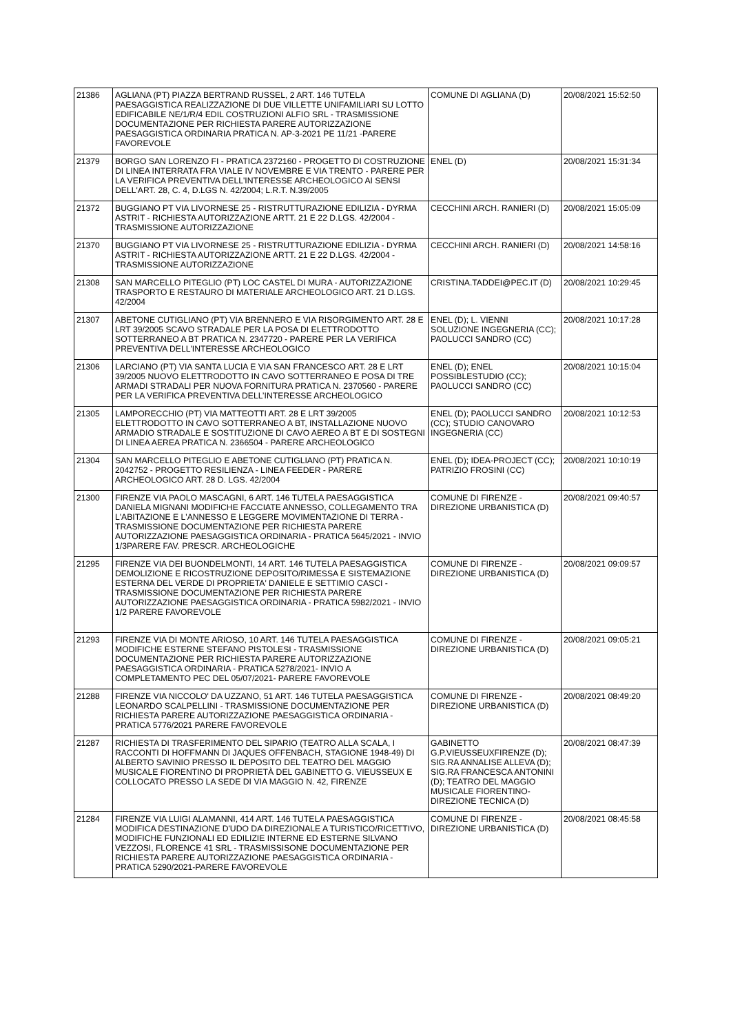| 21386 | AGLIANA (PT) PIAZZA BERTRAND RUSSEL, 2 ART. 146 TUTELA PAESAGGISTICA REALIZZAZIONE DI DUE VILLETTE UNIFAMILIARI SU LOTTO EDIFICABILE NE/1/R/4 EDIL COSTRUZIONI ALFIO SRL - TRASMISSIONE DOCUMENTAZIONE PER RICHIESTA PARERE AUTORIZZAZIONE PAESAGGISTICA ORDINARIA PRATICA N. AP-3-2021 PE 11/21 -PARERE FAVOREVOLE | COMUNE DI AGLIANA (D) | 20/08/2021 15:52:50 |
| 21379 | BORGO SAN LORENZO FI - PRATICA 2372160 - PROGETTO DI COSTRUZIONE DI LINEA INTERRATA FRA VIALE IV NOVEMBRE E VIA TRENTO - PARERE PER LA VERIFICA PREVENTIVA DELL'INTERESSE ARCHEOLOGICO AI SENSI DELL'ART. 28, C. 4, D.LGS N. 42/2004; L.R.T. N.39/2005 | ENEL (D) | 20/08/2021 15:31:34 |
| 21372 | BUGGIANO PT VIA LIVORNESE 25 - RISTRUTTURAZIONE EDILIZIA - DYRMA ASTRIT - RICHIESTA AUTORIZZAZIONE ARTT. 21 E 22 D.LGS. 42/2004 - TRASMISSIONE AUTORIZZAZIONE | CECCHINI ARCH. RANIERI (D) | 20/08/2021 15:05:09 |
| 21370 | BUGGIANO PT VIA LIVORNESE 25 - RISTRUTTURAZIONE EDILIZIA - DYRMA ASTRIT - RICHIESTA AUTORIZZAZIONE ARTT. 21 E 22 D.LGS. 42/2004 - TRASMISSIONE AUTORIZZAZIONE | CECCHINI ARCH. RANIERI (D) | 20/08/2021 14:58:16 |
| 21308 | SAN MARCELLO PITEGLIO (PT) LOC CASTEL DI MURA - AUTORIZZAZIONE TRASPORTO E RESTAURO DI MATERIALE ARCHEOLOGICO ART. 21 D.LGS. 42/2004 | CRISTINA.TADDEI@PEC.IT (D) | 20/08/2021 10:29:45 |
| 21307 | ABETONE CUTIGLIANO (PT) VIA BRENNERO E VIA RISORGIMENTO ART. 28 E LRT 39/2005 SCAVO STRADALE PER LA POSA DI ELETTRODOTTO SOTTERRANEO A BT PRATICA N. 2347720 - PARERE PER LA VERIFICA PREVENTIVA DELL'INTERESSE ARCHEOLOGICO | ENEL (D); L. VIENNI SOLUZIONE INGEGNERIA (CC); PAOLUCCI SANDRO (CC) | 20/08/2021 10:17:28 |
| 21306 | LARCIANO (PT) VIA SANTA LUCIA E VIA SAN FRANCESCO ART. 28 E LRT 39/2005 NUOVO ELETTRODOTTO IN CAVO SOTTERRANEO E POSA DI TRE ARMADI STRADALI PER NUOVA FORNITURA PRATICA N. 2370560 - PARERE PER LA VERIFICA PREVENTIVA DELL’INTERESSE ARCHEOLOGICO | ENEL (D); ENEL POSSIBLESTUDIO (CC); PAOLUCCI SANDRO (CC) | 20/08/2021 10:15:04 |
| 21305 | LAMPORECCHIO (PT) VIA MATTEOTTI ART. 28 E LRT 39/2005 ELETTRODOTTO IN CAVO SOTTERRANEO A BT, INSTALLAZIONE NUOVO ARMADIO STRADALE E SOSTITUZIONE DI CAVO AEREO A BT E DI SOSTEGNI DI LINEA AEREA PRATICA N. 2366504 - PARERE ARCHEOLOGICO | ENEL (D); PAOLUCCI SANDRO (CC); STUDIO CANOVARO INGEGNERIA (CC) | 20/08/2021 10:12:53 |
| 21304 | SAN MARCELLO PITEGLIO E ABETONE CUTIGLIANO (PT) PRATICA N. 2042752 - PROGETTO RESILIENZA - LINEA FEEDER - PARERE ARCHEOLOGICO ART. 28 D. LGS. 42/2004 | ENEL (D); IDEA-PROJECT (CC); PATRIZIO FROSINI (CC) | 20/08/2021 10:10:19 |
| 21300 | FIRENZE VIA PAOLO MASCAGNI, 6 ART. 146 TUTELA PAESAGGISTICA DANIELA MIGNANI MODIFICHE FACCIATE ANNESSO, COLLEGAMENTO TRA L'ABITAZIONE E L'ANNESSO E LEGGERE MOVIMENTAZIONE DI TERRA - TRASMISSIONE DOCUMENTAZIONE PER RICHIESTA PARERE AUTORIZZAZIONE PAESAGGISTICA ORDINARIA - PRATICA 5645/2021 - INVIO 1/3PARERE FAV. PRESCR. ARCHEOLOGICHE | COMUNE DI FIRENZE - DIREZIONE URBANISTICA (D) | 20/08/2021 09:40:57 |
| 21295 | FIRENZE VIA DEI BUONDELMONTI, 14 ART. 146 TUTELA PAESAGGISTICA DEMOLIZIONE E RICOSTRUZIONE DEPOSITO/RIMESSA E SISTEMAZIONE ESTERNA DEL VERDE DI PROPRIETA' DANIELE E SETTIMIO CASCI - TRASMISSIONE DOCUMENTAZIONE PER RICHIESTA PARERE AUTORIZZAZIONE PAESAGGISTICA ORDINARIA - PRATICA 5982/2021 - INVIO 1/2 PARERE FAVOREVOLE | COMUNE DI FIRENZE - DIREZIONE URBANISTICA (D) | 20/08/2021 09:09:57 |
| 21293 | FIRENZE VIA DI MONTE ARIOSO, 10 ART. 146 TUTELA PAESAGGISTICA MODIFICHE ESTERNE STEFANO PISTOLESI - TRASMISSIONE DOCUMENTAZIONE PER RICHIESTA PARERE AUTORIZZAZIONE PAESAGGISTICA ORDINARIA - PRATICA 5278/2021- INVIO A COMPLETAMENTO PEC DEL 05/07/2021- PARERE FAVOREVOLE | COMUNE DI FIRENZE - DIREZIONE URBANISTICA (D) | 20/08/2021 09:05:21 |
| 21288 | FIRENZE VIA NICCOLO' DA UZZANO, 51 ART. 146 TUTELA PAESAGGISTICA LEONARDO SCALPELLINI - TRASMISSIONE DOCUMENTAZIONE PER RICHIESTA PARERE AUTORIZZAZIONE PAESAGGISTICA ORDINARIA - PRATICA 5776/2021 PARERE FAVOREVOLE | COMUNE DI FIRENZE - DIREZIONE URBANISTICA (D) | 20/08/2021 08:49:20 |
| 21287 | RICHIESTA DI TRASFERIMENTO DEL SIPARIO (TEATRO ALLA SCALA, I RACCONTI DI HOFFMANN DI JAQUES OFFENBACH, STAGIONE 1948-49) DI ALBERTO SAVINIO PRESSO IL DEPOSITO DEL TEATRO DEL MAGGIO MUSICALE FIORENTINO DI PROPRIETÀ DEL GABINETTO G. VIEUSSEUX E COLLOCATO PRESSO LA SEDE DI VIA MAGGIO N. 42, FIRENZE | GABINETTO G.P.VIEUSSEUXFIRENZE (D); SIG.RA ANNALISE ALLEVA (D); SIG.RA FRANCESCA ANTONINI (D); TEATRO DEL MAGGIO MUSICALE FIORENTINO-DIREZIONE TECNICA (D) | 20/08/2021 08:47:39 |
| 21284 | FIRENZE VIA LUIGI ALAMANNI, 414 ART. 146 TUTELA PAESAGGISTICA MODIFICA DESTINAZIONE D'UDO DA DIREZIONALE A TURISTICO/RICETTIVO, MODIFICHE FUNZIONALI ED EDILIZIE INTERNE ED ESTERNE SILVANO VEZZOSI, FLORENCE 41 SRL - TRASMISSISONE DOCUMENTAZIONE PER RICHIESTA PARERE AUTORIZZAZIONE PAESAGGISTICA ORDINARIA - PRATICA 5290/2021-PARERE FAVOREVOLE | COMUNE DI FIRENZE - DIREZIONE URBANISTICA (D) | 20/08/2021 08:45:58 |